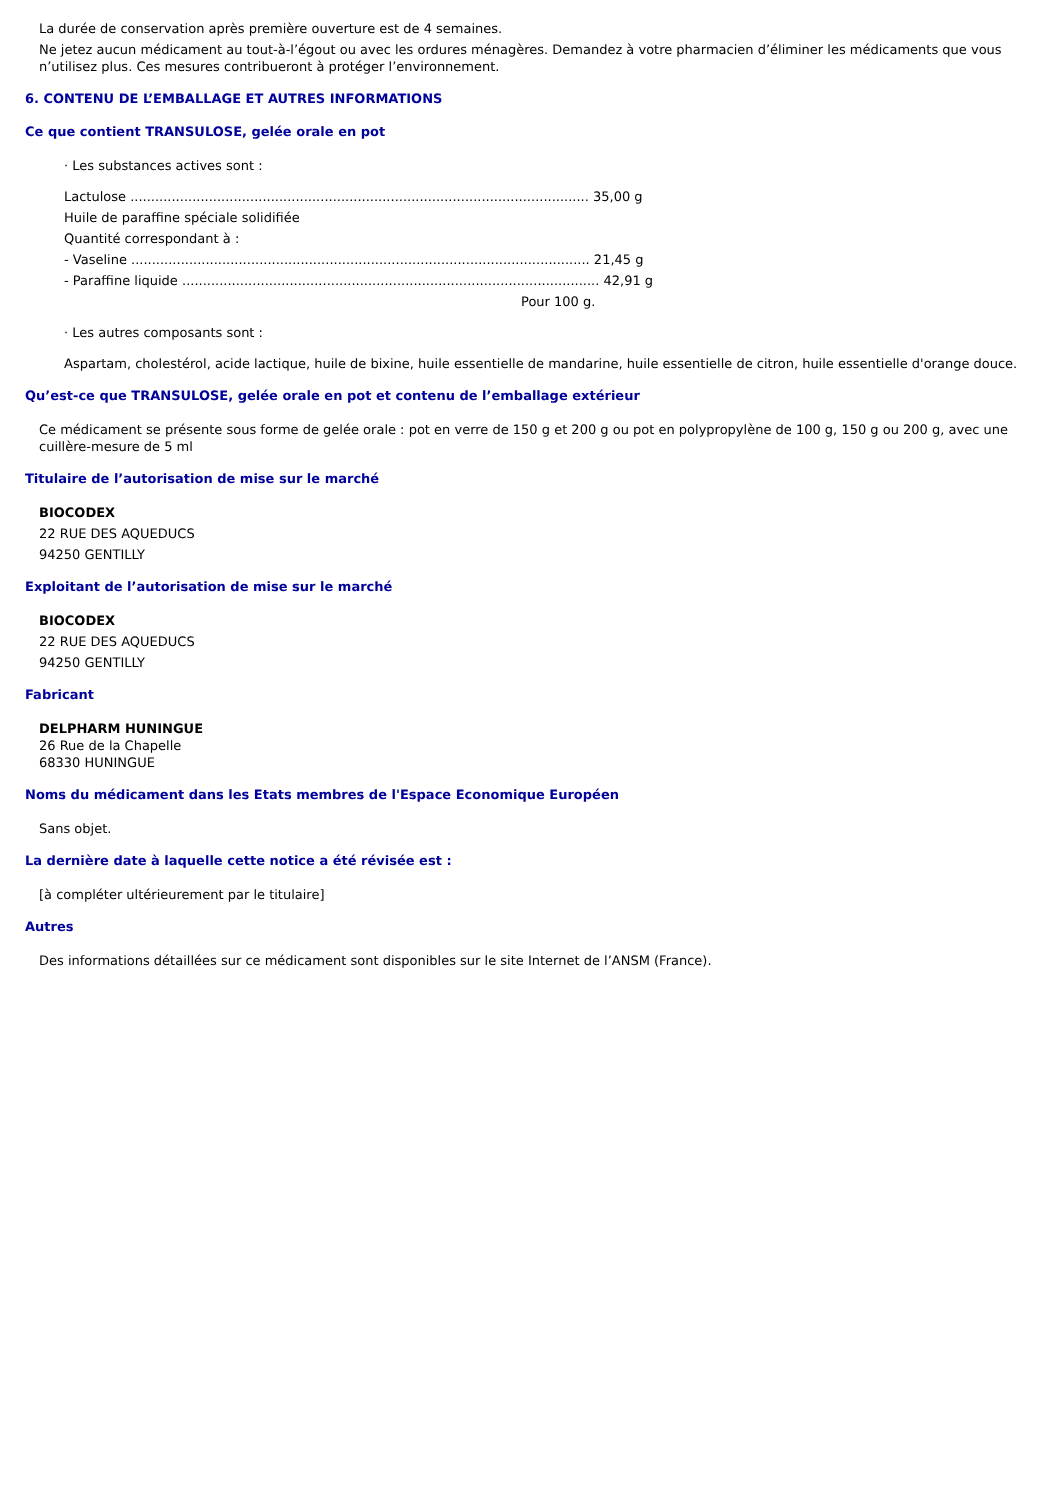La durée de conservation après première ouverture est de 4 semaines.
Ne jetez aucun médicament au tout-à-l’égout ou avec les ordures ménagères. Demandez à votre pharmacien d’éliminer les médicaments que vous n’utilisez plus. Ces mesures contribueront à protéger l’environnement.
6. CONTENU DE L’EMBALLAGE ET AUTRES INFORMATIONS
Ce que contient TRANSULOSE, gelée orale en pot
· Les substances actives sont :
Lactulose ............................................................................................................... 35,00 g
Huile de paraffine spéciale solidifiée
Quantité correspondant à :
- Vaseline ............................................................................................................... 21,45 g
- Paraffine liquide ..................................................................................................... 42,91 g
Pour 100 g.
· Les autres composants sont :
Aspartam, cholestérol, acide lactique, huile de bixine, huile essentielle de mandarine, huile essentielle de citron, huile essentielle d'orange douce.
Qu’est-ce que TRANSULOSE, gelée orale en pot et contenu de l’emballage extérieur
Ce médicament se présente sous forme de gelée orale : pot en verre de 150 g et 200 g ou pot en polypropylène de 100 g, 150 g ou 200 g, avec une cuillère-mesure de 5 ml
Titulaire de l’autorisation de mise sur le marché
BIOCODEX
22 RUE DES AQUEDUCS
94250 GENTILLY
Exploitant de l’autorisation de mise sur le marché
BIOCODEX
22 RUE DES AQUEDUCS
94250 GENTILLY
Fabricant
DELPHARM HUNINGUE
26 Rue de la Chapelle
68330 HUNINGUE
Noms du médicament dans les Etats membres de l'Espace Economique Européen
Sans objet.
La dernière date à laquelle cette notice a été révisée est :
[à compléter ultérieurement par le titulaire]
Autres
Des informations détaillées sur ce médicament sont disponibles sur le site Internet de l’ANSM (France).